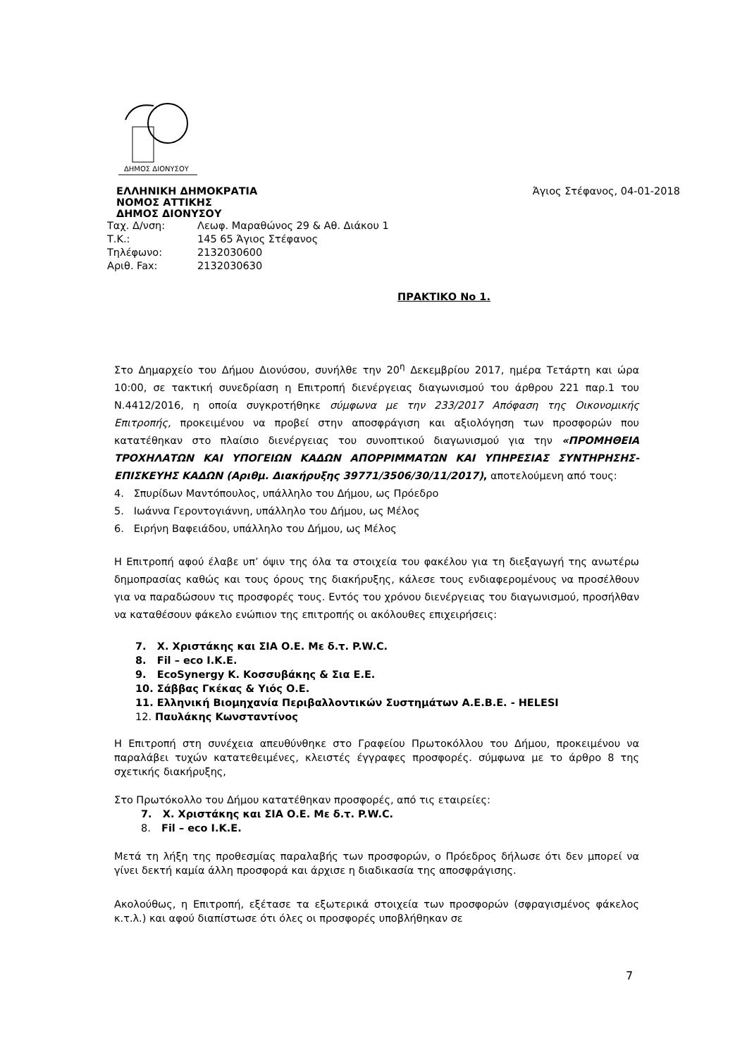ΔΗΜΟΣ ΔΙΟΝΥΣΟΥ
ΕΛΛΗΝΙΚΗ ΔΗΜΟΚΡΑΤΙΑ Άγιος Στέφανος, 04-01-2018
ΝΟΜΟΣ ΑΤΤΙΚΗΣ
ΔΗΜΟΣ ΔΙΟΝΥΣΟΥ
| Ταχ. Δ/νση: | Λεωφ. Μαραθώνος 29 & Αθ. Διάκου 1 |
| Τ.Κ.: | 145 65 Άγιος Στέφανος |
| Τηλέφωνο: | 2132030600 |
| Αριθ. Fax: | 2132030630 |
ΠΡΑΚΤΙΚΟ Νο 1.
Στο Δημαρχείο του Δήμου Διονύσου, συνήλθε την 20<sup>η</sup> Δεκεμβρίου 2017, ημέρα Τετάρτη και ώρα 10:00, σε τακτική συνεδρίαση η Επιτροπή διενέργειας διαγωνισμού του άρθρου 221 παρ.1 του Ν.4412/2016, η οποία συγκροτήθηκε σύμφωνα με την 233/2017 Απόφαση της Οικονομικής Επιτροπής, προκειμένου να προβεί στην αποσφράγιση και αξιολόγηση των προσφορών που κατατέθηκαν στο πλαίσιο διενέργειας του συνοπτικού διαγωνισμού για την «ΠΡΟΜΗΘΕΙΑ ΤΡΟΧΗΛΑΤΩΝ ΚΑΙ ΥΠΟΓΕΙΩΝ ΚΑΔΩΝ ΑΠΟΡΡΙΜΜΑΤΩΝ ΚΑΙ ΥΠΗΡΕΣΙΑΣ ΣΥΝΤΗΡΗΣΗΣ-ΕΠΙΣΚΕΥΗΣ ΚΑΔΩΝ (Αριθμ. Διακήρυξης 39771/3506/30/11/2017), αποτελούμενη από τους:
4. Σπυρίδων Μαντόπουλος, υπάλληλο του Δήμου, ως Πρόεδρο
5. Ιωάννα Γεροντογιάννη, υπάλληλο του Δήμου, ως Μέλος
6. Ειρήνη Βαφειάδου, υπάλληλο του Δήμου, ως Μέλος
Η Επιτροπή αφού έλαβε υπ’ όψιν της όλα τα στοιχεία του φακέλου για τη διεξαγωγή της ανωτέρω δημοπρασίας καθώς και τους όρους της διακήρυξης, κάλεσε τους ενδιαφερομένους να προσέλθουν για να παραδώσουν τις προσφορές τους. Εντός του χρόνου διενέργειας του διαγωνισμού, προσήλθαν να καταθέσουν φάκελο ενώπιον της επιτροπής οι ακόλουθες επιχειρήσεις:
7. Χ. Χριστάκης και ΣΙΑ Ο.Ε. Με δ.τ. P.W.C.
8. Fil – eco I.K.E.
9. EcoSynergy Κ. Κοσσυβάκης & Σια Ε.Ε.
10. Σάββας Γκέκας & Υιός Ο.Ε.
11. Ελληνική Βιομηχανία Περιβαλλοντικών Συστημάτων Α.Ε.Β.Ε. - HELESI
12. Παυλάκης Κωνσταντίνος
Η Επιτροπή στη συνέχεια απευθύνθηκε στο Γραφείου Πρωτοκόλλου του Δήμου, προκειμένου να παραλάβει τυχών κατατεθειμένες, κλειστές έγγραφες προσφορές. σύμφωνα με το άρθρο 8 της σχετικής διακήρυξης,
Στο Πρωτόκολλο του Δήμου κατατέθηκαν προσφορές, από τις εταιρείες:
7. Χ. Χριστάκης και ΣΙΑ Ο.Ε. Με δ.τ. P.W.C.
8. Fil – eco I.K.E.
Μετά τη λήξη της προθεσμίας παραλαβής των προσφορών, ο Πρόεδρος δήλωσε ότι δεν μπορεί να γίνει δεκτή καμία άλλη προσφορά και άρχισε η διαδικασία της αποσφράγισης.
Ακολούθως, η Επιτροπή, εξέτασε τα εξωτερικά στοιχεία των προσφορών (σφραγισμένος φάκελος κ.τ.λ.) και αφού διαπίστωσε ότι όλες οι προσφορές υποβλήθηκαν σε
7